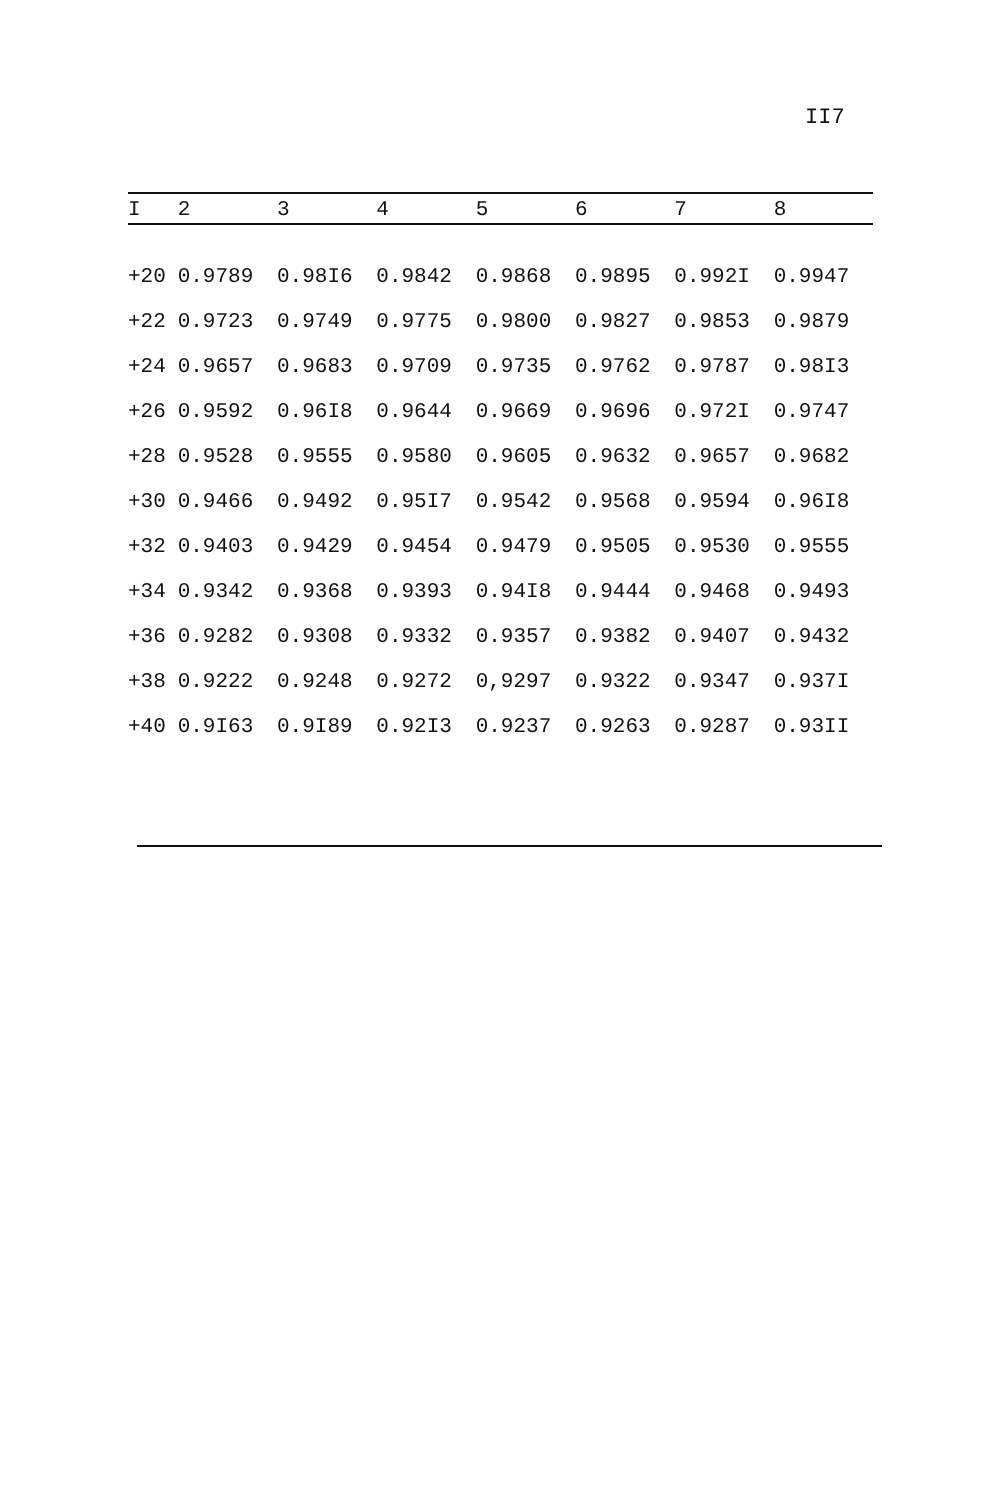II7
| I | 2 | 3 | 4 | 5 | 6 | 7 | 8 |
| --- | --- | --- | --- | --- | --- | --- | --- |
| +20 | 0.9789 | 0.98I6 | 0.9842 | 0.9868 | 0.9895 | 0.992I | 0.9947 |
| +22 | 0.9723 | 0.9749 | 0.9775 | 0.9800 | 0.9827 | 0.9853 | 0.9879 |
| +24 | 0.9657 | 0.9683 | 0.9709 | 0.9735 | 0.9762 | 0.9787 | 0.98I3 |
| +26 | 0.9592 | 0.96I8 | 0.9644 | 0.9669 | 0.9696 | 0.972I | 0.9747 |
| +28 | 0.9528 | 0.9555 | 0.9580 | 0.9605 | 0.9632 | 0.9657 | 0.9682 |
| +30 | 0.9466 | 0.9492 | 0.95I7 | 0.9542 | 0.9568 | 0.9594 | 0.96I8 |
| +32 | 0.9403 | 0.9429 | 0.9454 | 0.9479 | 0.9505 | 0.9530 | 0.9555 |
| +34 | 0.9342 | 0.9368 | 0.9393 | 0.94I8 | 0.9444 | 0.9468 | 0.9493 |
| +36 | 0.9282 | 0.9308 | 0.9332 | 0.9357 | 0.9382 | 0.9407 | 0.9432 |
| +38 | 0.9222 | 0.9248 | 0.9272 | 0,9297 | 0.9322 | 0.9347 | 0.937I |
| +40 | 0.9I63 | 0.9I89 | 0.92I3 | 0.9237 | 0.9263 | 0.9287 | 0.93II |